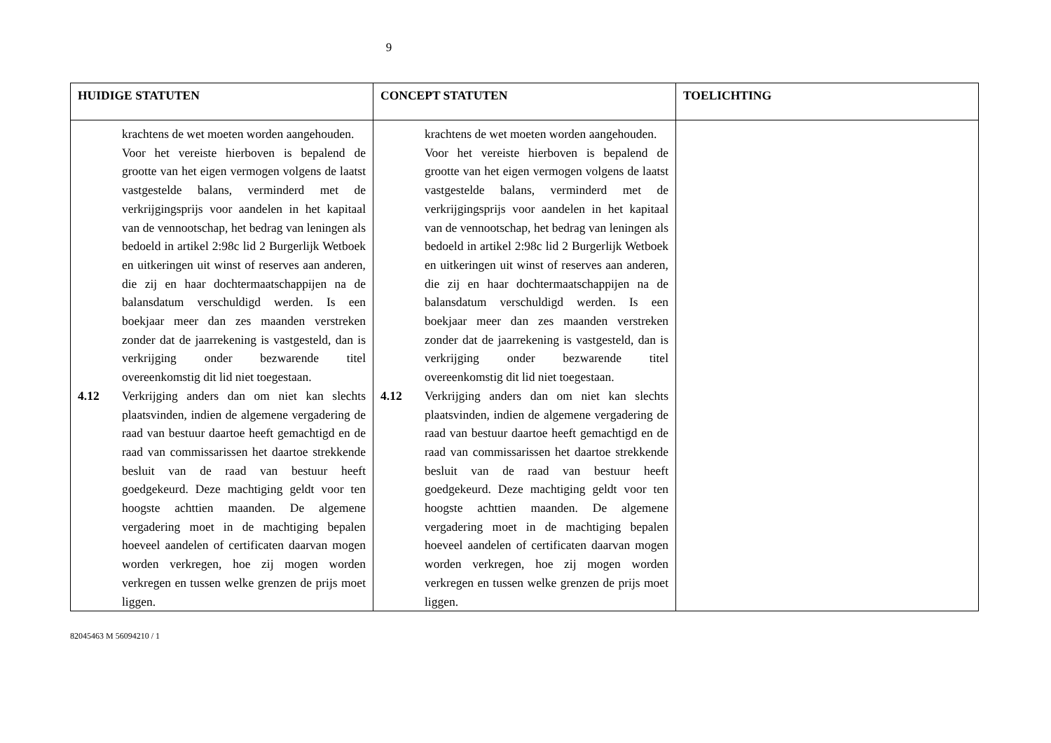9
| HUIDIGE STATUTEN | CONCEPT STATUTEN | TOELICHTING |
| --- | --- | --- |
| krachtens de wet moeten worden aangehouden. Voor het vereiste hierboven is bepalend de grootte van het eigen vermogen volgens de laatst vastgestelde balans, verminderd met de verkrijgingsprijs voor aandelen in het kapitaal van de vennootschap, het bedrag van leningen als bedoeld in artikel 2:98c lid 2 Burgerlijk Wetboek en uitkeringen uit winst of reserves aan anderen, die zij en haar dochtermaatschappijen na de balansdatum verschuldigd werden. Is een boekjaar meer dan zes maanden verstreken zonder dat de jaarrekening is vastgesteld, dan is verkrijging onder bezwarende titel overeenkomstig dit lid niet toegestaan. 4.12 Verkrijging anders dan om niet kan slechts plaatsvinden, indien de algemene vergadering de raad van bestuur daartoe heeft gemachtigd en de raad van commissarissen het daartoe strekkende besluit van de raad van bestuur heeft goedgekeurd. Deze machtiging geldt voor ten hoogste achttien maanden. De algemene vergadering moet in de machtiging bepalen hoeveel aandelen of certificaten daarvan mogen worden verkregen, hoe zij mogen worden verkregen en tussen welke grenzen de prijs moet liggen. | krachtens de wet moeten worden aangehouden. Voor het vereiste hierboven is bepalend de grootte van het eigen vermogen volgens de laatst vastgestelde balans, verminderd met de verkrijgingsprijs voor aandelen in het kapitaal van de vennootschap, het bedrag van leningen als bedoeld in artikel 2:98c lid 2 Burgerlijk Wetboek en uitkeringen uit winst of reserves aan anderen, die zij en haar dochtermaatschappijen na de balansdatum verschuldigd werden. Is een boekjaar meer dan zes maanden verstreken zonder dat de jaarrekening is vastgesteld, dan is verkrijging onder bezwarende titel overeenkomstig dit lid niet toegestaan. 4.12 Verkrijging anders dan om niet kan slechts plaatsvinden, indien de algemene vergadering de raad van bestuur daartoe heeft gemachtigd en de raad van commissarissen het daartoe strekkende besluit van de raad van bestuur heeft goedgekeurd. Deze machtiging geldt voor ten hoogste achttien maanden. De algemene vergadering moet in de machtiging bepalen hoeveel aandelen of certificaten daarvan mogen worden verkregen, hoe zij mogen worden verkregen en tussen welke grenzen de prijs moet liggen. | |
82045463 M 56094210 / 1